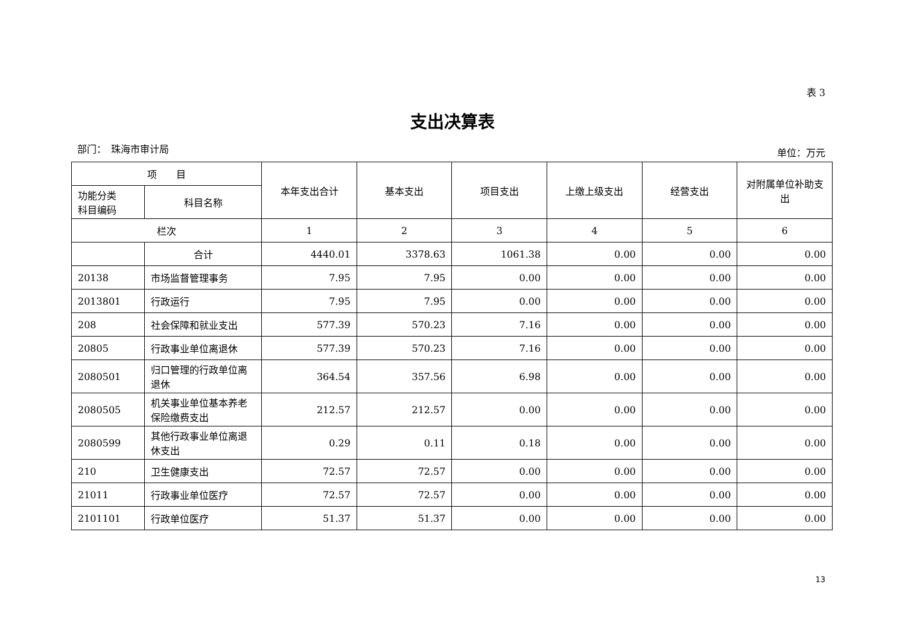表 3
支出决算表
部门：　珠海市审计局 单位：万元
| 项 目 | | 本年支出合计 | 基本支出 | 项目支出 | 上缴上级支出 | 经营支出 | 对附属单位补助支出 |
| --- | --- | --- | --- | --- | --- | --- | --- |
| 功能分类 科目编码 | 科目名称 | | | | | | |
| 栏次 | | 1 | 2 | 3 | 4 | 5 | 6 |
| | 合计 | 4440.01 | 3378.63 | 1061.38 | 0.00 | 0.00 | 0.00 |
| 20138 | 市场监督管理事务 | 7.95 | 7.95 | 0.00 | 0.00 | 0.00 | 0.00 |
| 2013801 | 行政运行 | 7.95 | 7.95 | 0.00 | 0.00 | 0.00 | 0.00 |
| 208 | 社会保障和就业支出 | 577.39 | 570.23 | 7.16 | 0.00 | 0.00 | 0.00 |
| 20805 | 行政事业单位离退休 | 577.39 | 570.23 | 7.16 | 0.00 | 0.00 | 0.00 |
| 2080501 | 归口管理的行政单位离退休 | 364.54 | 357.56 | 6.98 | 0.00 | 0.00 | 0.00 |
| 2080505 | 机关事业单位基本养老保险缴费支出 | 212.57 | 212.57 | 0.00 | 0.00 | 0.00 | 0.00 |
| 2080599 | 其他行政事业单位离退休支出 | 0.29 | 0.11 | 0.18 | 0.00 | 0.00 | 0.00 |
| 210 | 卫生健康支出 | 72.57 | 72.57 | 0.00 | 0.00 | 0.00 | 0.00 |
| 21011 | 行政事业单位医疗 | 72.57 | 72.57 | 0.00 | 0.00 | 0.00 | 0.00 |
| 2101101 | 行政单位医疗 | 51.37 | 51.37 | 0.00 | 0.00 | 0.00 | 0.00 |
13